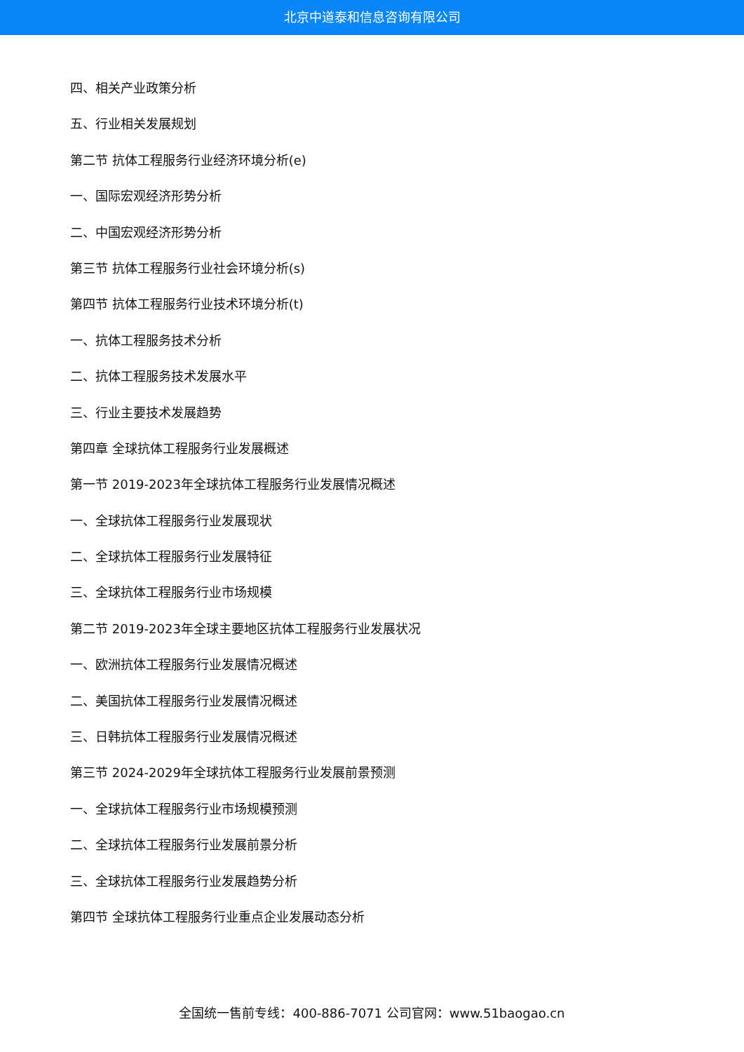北京中道泰和信息咨询有限公司
四、相关产业政策分析
五、行业相关发展规划
第二节 抗体工程服务行业经济环境分析(e)
一、国际宏观经济形势分析
二、中国宏观经济形势分析
第三节 抗体工程服务行业社会环境分析(s)
第四节 抗体工程服务行业技术环境分析(t)
一、抗体工程服务技术分析
二、抗体工程服务技术发展水平
三、行业主要技术发展趋势
第四章 全球抗体工程服务行业发展概述
第一节 2019-2023年全球抗体工程服务行业发展情况概述
一、全球抗体工程服务行业发展现状
二、全球抗体工程服务行业发展特征
三、全球抗体工程服务行业市场规模
第二节 2019-2023年全球主要地区抗体工程服务行业发展状况
一、欧洲抗体工程服务行业发展情况概述
二、美国抗体工程服务行业发展情况概述
三、日韩抗体工程服务行业发展情况概述
第三节 2024-2029年全球抗体工程服务行业发展前景预测
一、全球抗体工程服务行业市场规模预测
二、全球抗体工程服务行业发展前景分析
三、全球抗体工程服务行业发展趋势分析
第四节 全球抗体工程服务行业重点企业发展动态分析
全国统一售前专线：400-886-7071 公司官网：www.51baogao.cn